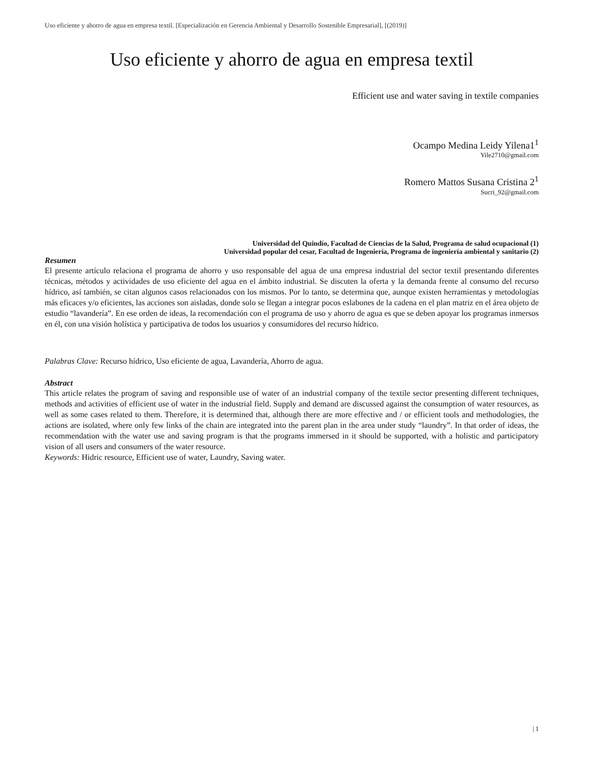Uso eficiente y ahorro de agua en empresa textil. [Especialización en Gerencia Ambiental y Desarrollo Sostenible Empresarial], [(2019)]
Uso eficiente y ahorro de agua en empresa textil
Efficient use and water saving in textile companies
Ocampo Medina Leidy Yilena1<sup>1</sup>
Yile2710@gmail.com
Romero Mattos Susana Cristina 2<sup>1</sup>
Sucri_92@gmail.com
Universidad del Quindío, Facultad de Ciencias de la Salud, Programa de salud ocupacional (1)
Universidad popular del cesar, Facultad de Ingeniería, Programa de ingeniería ambiental y sanitario (2)
Resumen
El presente artículo relaciona el programa de ahorro y uso responsable del agua de una empresa industrial del sector textil presentando diferentes técnicas, métodos y actividades de uso eficiente del agua en el ámbito industrial. Se discuten la oferta y la demanda frente al consumo del recurso hídrico, así también, se citan algunos casos relacionados con los mismos. Por lo tanto, se determina que, aunque existen herramientas y metodologías más eficaces y/o eficientes, las acciones son aisladas, donde solo se llegan a integrar pocos eslabones de la cadena en el plan matriz en el área objeto de estudio “lavandería”. En ese orden de ideas, la recomendación con el programa de uso y ahorro de agua es que se deben apoyar los programas inmersos en él, con una visión holística y participativa de todos los usuarios y consumidores del recurso hídrico.
Palabras Clave: Recurso hídrico, Uso eficiente de agua, Lavandería, Ahorro de agua.
Abstract
This article relates the program of saving and responsible use of water of an industrial company of the textile sector presenting different techniques, methods and activities of efficient use of water in the industrial field. Supply and demand are discussed against the consumption of water resources, as well as some cases related to them. Therefore, it is determined that, although there are more effective and / or efficient tools and methodologies, the actions are isolated, where only few links of the chain are integrated into the parent plan in the area under study “laundry”. In that order of ideas, the recommendation with the water use and saving program is that the programs immersed in it should be supported, with a holistic and participatory vision of all users and consumers of the water resource.
Keywords: Hidric resource, Efficient use of water, Laundry, Saving water.
| 1